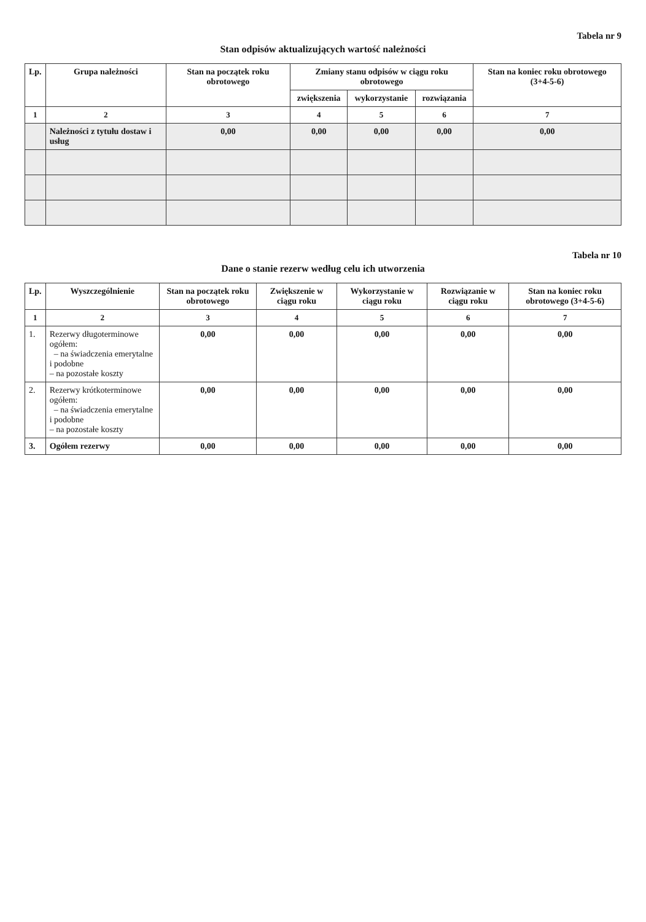Tabela nr 9
Stan odpisów aktualizujących wartość należności
| Lp. | Grupa należności | Stan na początek roku obrotowego | Zmiany stanu odpisów w ciągu roku obrotowego | | | Stan na koniec roku obrotowego (3+4-5-6) |
| --- | --- | --- | --- | --- | --- | --- |
| | | | zwiększenia | wykorzystanie | rozwiązania | |
| 1 | 2 | 3 | 4 | 5 | 6 | 7 |
| | Należności z tytułu dostaw i usług | 0,00 | 0,00 | 0,00 | 0,00 | 0,00 |
Tabela nr 10
Dane o stanie rezerw według celu ich utworzenia
| Lp. | Wyszczególnienie | Stan na początek roku obrotowego | Zwiększenie w ciągu roku | Wykorzystanie w ciągu roku | Rozwiązanie w ciągu roku | Stan na koniec roku obrotowego (3+4-5-6) |
| --- | --- | --- | --- | --- | --- | --- |
| 1 | 2 | 3 | 4 | 5 | 6 | 7 |
| 1. | Rezerwy długoterminowe ogółem: – na świadczenia emerytalne i podobne – na pozostałe koszty | 0,00 | 0,00 | 0,00 | 0,00 | 0,00 |
| 2. | Rezerwy krótkoterminowe ogółem: – na świadczenia emerytalne i podobne – na pozostałe koszty | 0,00 | 0,00 | 0,00 | 0,00 | 0,00 |
| 3. | Ogółem rezerwy | 0,00 | 0,00 | 0,00 | 0,00 | 0,00 |